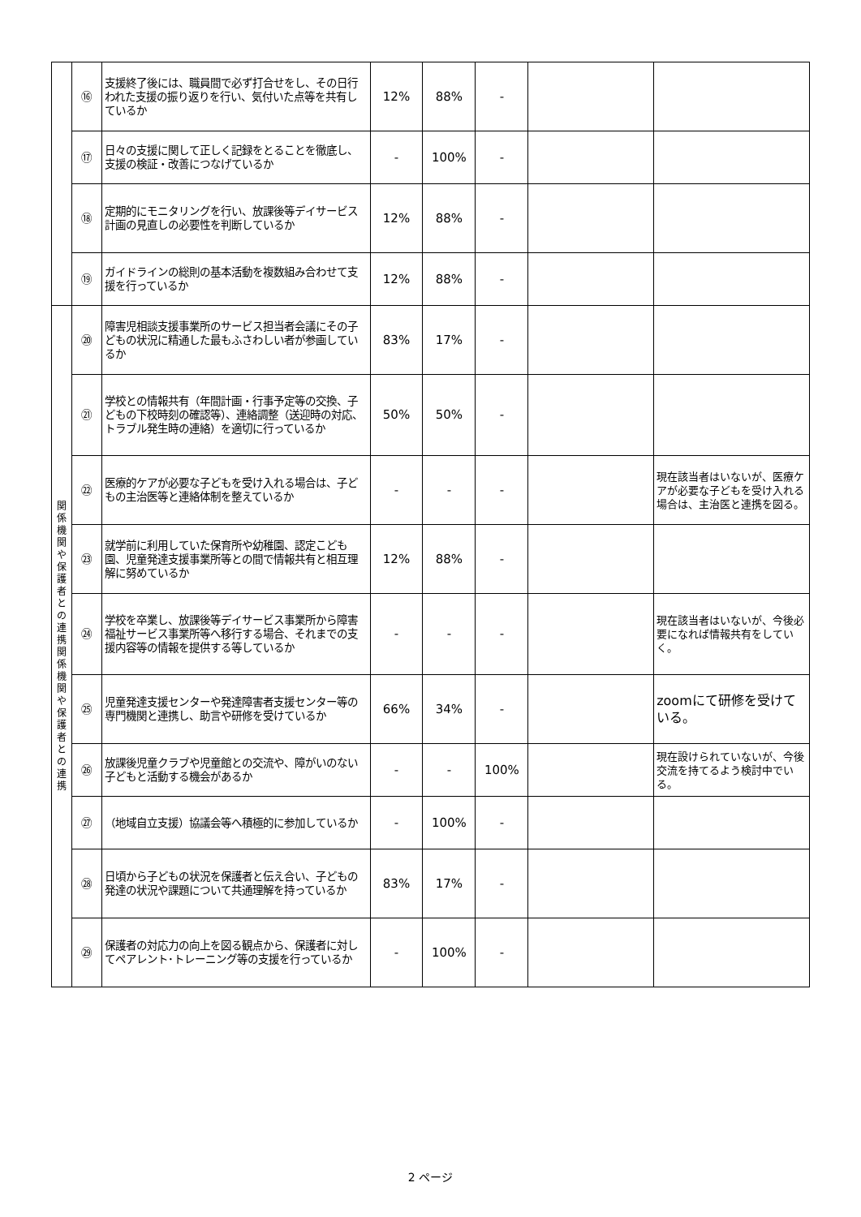| | ⑯ | 支援終了後には、職員間で必ず打合せをし、その日行われた支援の振り返りを行い、気付いた点等を共有しているか | 12% | 88% | - | | |
| | ⑰ | 日々の支援に関して正しく記録をとることを徹底し、支援の検証・改善につなげているか | - | 100% | - | | |
| | ⑱ | 定期的にモニタリングを行い、放課後等デイサービス計画の見直しの必要性を判断しているか | 12% | 88% | - | | |
| | ⑲ | ガイドラインの総則の基本活動を複数組み合わせて支援を行っているか | 12% | 88% | - | | |
| 関 係 機 関 や 保 護 者 と の 連 携 関 係 機 関 や 保 護 者 と の 連 携 | ⑳ | 障害児相談支援事業所のサービス担当者会議にその子どもの状況に精通した最もふさわしい者が参画しているか | 83% | 17% | - | | |
| | ㉑ | 学校との情報共有（年間計画・行事予定等の交換、子どもの下校時刻の確認等）、連絡調整（送迎時の対応、トラブル発生時の連絡）を適切に行っているか | 50% | 50% | - | | |
| | ㉒ | 医療的ケアが必要な子どもを受け入れる場合は、子どもの主治医等と連絡体制を整えているか | - | - | - | | 現在該当者はいないが、医療ケアが必要な子どもを受け入れる場合は、主治医と連携を図る。 |
| | ㉓ | 就学前に利用していた保育所や幼稚園、認定こども園、児童発達支援事業所等との間で情報共有と相互理解に努めているか | 12% | 88% | - | | |
| | ㉔ | 学校を卒業し、放課後等デイサービス事業所から障害福祉サービス事業所等へ移行する場合、それまでの支援内容等の情報を提供する等しているか | - | - | - | | 現在該当者はいないが、今後必要になれば情報共有をしていく。 |
| | ㉕ | 児童発達支援センターや発達障害者支援センター等の専門機関と連携し、助言や研修を受けているか | 66% | 34% | - | | zoomにて研修を受けている。 |
| | ㉖ | 放課後児童クラブや児童館との交流や、障がいのない子どもと活動する機会があるか | - | - | 100% | | 現在設けられていないが、今後交流を持てるよう検討中でいる。 |
| | ㉗ | （地域自立支援）協議会等へ積極的に参加しているか | - | 100% | - | | |
| | ㉘ | 日頃から子どもの状況を保護者と伝え合い、子どもの発達の状況や課題について共通理解を持っているか | 83% | 17% | - | | |
| | ㉙ | 保護者の対応力の向上を図る観点から、保護者に対してペアレント･トレーニング等の支援を行っているか | - | 100% | - | | |
2 ページ